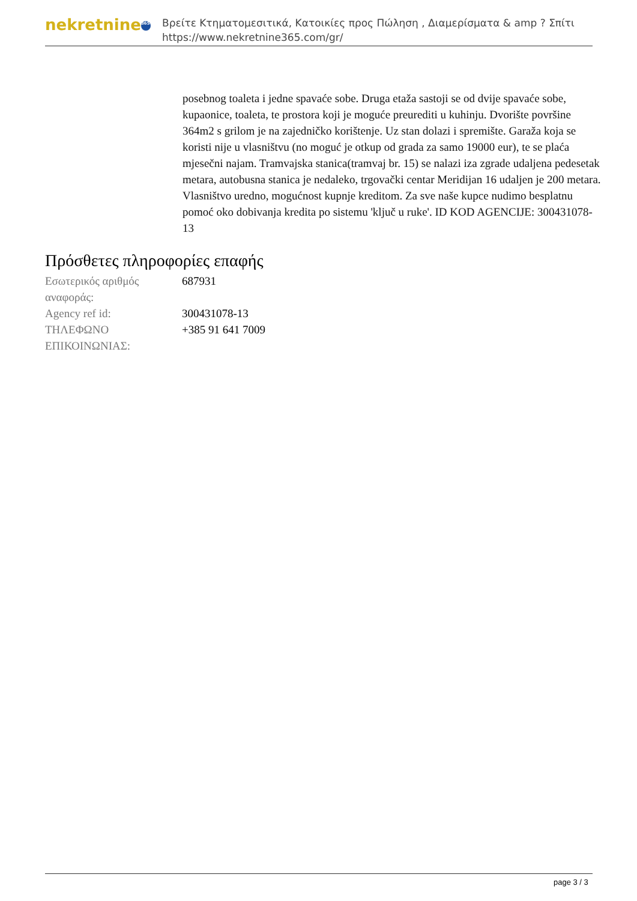nekretnine 365
Βρείτε Κτηματομεσιτικά, Κατοικίες προς Πώληση , Διαμερίσματα & amp ? Σπίτι
https://www.nekretnine365.com/gr/
posebnog toaleta i jedne spavaće sobe. Druga etaža sastoji se od dvije spavaće sobe, kupaonice, toaleta, te prostora koji je moguće preurediti u kuhinju. Dvorište površine 364m2 s grilom je na zajedničko korištenje. Uz stan dolazi i spremište. Garaža koja se koristi nije u vlasništvu (no moguć je otkup od grada za samo 19000 eur), te se plaća mjesečni najam. Tramvajska stanica(tramvaj br. 15) se nalazi iza zgrade udaljena pedesetak metara, autobusna stanica je nedaleko, trgovački centar Meridijan 16 udaljen je 200 metara. Vlasništvo uredno, mogućnost kupnje kreditom. Za sve naše kupce nudimo besplatnu pomoć oko dobivanja kredita po sistemu 'ključ u ruke'. ID KOD AGENCIJE: 300431078-13
Πρόσθετες πληροφορίες επαφής
| Εσωτερικός αριθμός αναφοράς: | 687931 |
| Agency ref id: | 300431078-13 |
| ΤΗΛΕΦΩΝΟ ΕΠΙΚΟΙΝΩΝΙΑΣ: | +385 91 641 7009 |
page 3 / 3